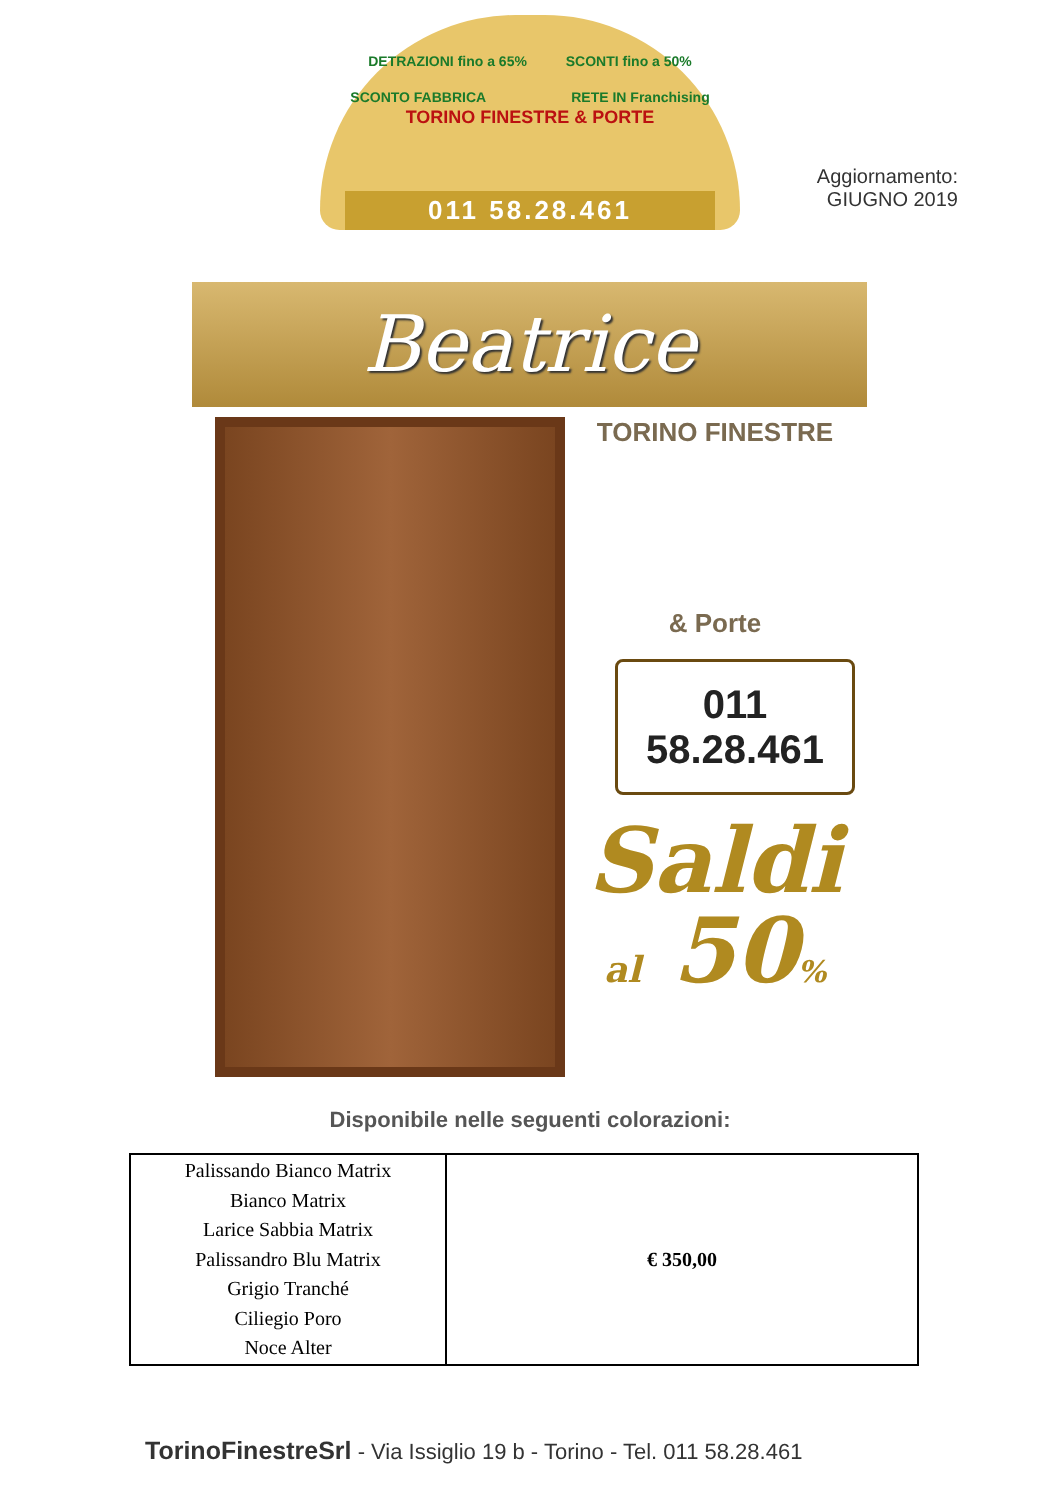DETRAZIONI fino a 65% SCONTI fino a 50%
SCONTO FABBRICA RETE IN Franchising
TORINO FINESTRE & PORTE
011 58.28.461
Aggiornamento:
GIUGNO 2019
Beatrice
TORINO FINESTRE
& Porte
011 58.28.461
Saldi
al 50%
Disponibile nelle seguenti colorazioni:
| Palissando Bianco Matrix Bianco Matrix Larice Sabbia Matrix Palissandro Blu Matrix Grigio Tranché Ciliegio Poro Noce Alter | € 350,00 |
TorinoFinestreSrl - Via Issiglio 19 b - Torino - Tel. 011 58.28.461